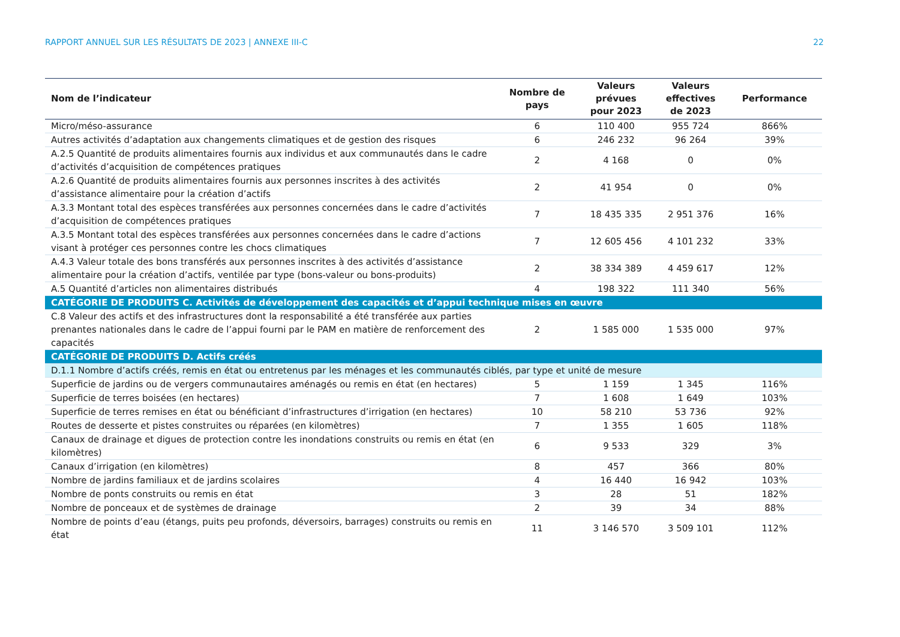RAPPORT ANNUEL SUR LES RÉSULTATS DE 2023 | ANNEXE III-C 22
| Nom de l’indicateur | Nombre de pays | Valeurs prévues pour 2023 | Valeurs effectives de 2023 | Performance |
| --- | --- | --- | --- | --- |
| Micro/méso-assurance | 6 | 110 400 | 955 724 | 866% |
| Autres activités d’adaptation aux changements climatiques et de gestion des risques | 6 | 246 232 | 96 264 | 39% |
| A.2.5 Quantité de produits alimentaires fournis aux individus et aux communautés dans le cadre d’activités d’acquisition de compétences pratiques | 2 | 4 168 | 0 | 0% |
| A.2.6 Quantité de produits alimentaires fournis aux personnes inscrites à des activités d’assistance alimentaire pour la création d’actifs | 2 | 41 954 | 0 | 0% |
| A.3.3 Montant total des espèces transférées aux personnes concernées dans le cadre d’activités d’acquisition de compétences pratiques | 7 | 18 435 335 | 2 951 376 | 16% |
| A.3.5 Montant total des espèces transférées aux personnes concernées dans le cadre d’actions visant à protéger ces personnes contre les chocs climatiques | 7 | 12 605 456 | 4 101 232 | 33% |
| A.4.3 Valeur totale des bons transférés aux personnes inscrites à des activités d’assistance alimentaire pour la création d’actifs, ventilée par type (bons-valeur ou bons-produits) | 2 | 38 334 389 | 4 459 617 | 12% |
| A.5 Quantité d’articles non alimentaires distribués | 4 | 198 322 | 111 340 | 56% |
| CATÉGORIE DE PRODUITS C. Activités de développement des capacités et d’appui technique mises en œuvre | | | | |
| C.8 Valeur des actifs et des infrastructures dont la responsabilité a été transférée aux parties prenantes nationales dans le cadre de l’appui fourni par le PAM en matière de renforcement des capacités | 2 | 1 585 000 | 1 535 000 | 97% |
| CATÉGORIE DE PRODUITS D. Actifs créés | | | | |
| D.1.1 Nombre d’actifs créés, remis en état ou entretenus par les ménages et les communautés ciblés, par type et unité de mesure | | | | |
| Superficie de jardins ou de vergers communautaires aménagés ou remis en état (en hectares) | 5 | 1 159 | 1 345 | 116% |
| Superficie de terres boisées (en hectares) | 7 | 1 608 | 1 649 | 103% |
| Superficie de terres remises en état ou bénéficiant d’infrastructures d’irrigation (en hectares) | 10 | 58 210 | 53 736 | 92% |
| Routes de desserte et pistes construites ou réparées (en kilomètres) | 7 | 1 355 | 1 605 | 118% |
| Canaux de drainage et digues de protection contre les inondations construits ou remis en état (en kilomètres) | 6 | 9 533 | 329 | 3% |
| Canaux d’irrigation (en kilomètres) | 8 | 457 | 366 | 80% |
| Nombre de jardins familiaux et de jardins scolaires | 4 | 16 440 | 16 942 | 103% |
| Nombre de ponts construits ou remis en état | 3 | 28 | 51 | 182% |
| Nombre de ponceaux et de systèmes de drainage | 2 | 39 | 34 | 88% |
| Nombre de points d’eau (étangs, puits peu profonds, déversoirs, barrages) construits ou remis en état | 11 | 3 146 570 | 3 509 101 | 112% |